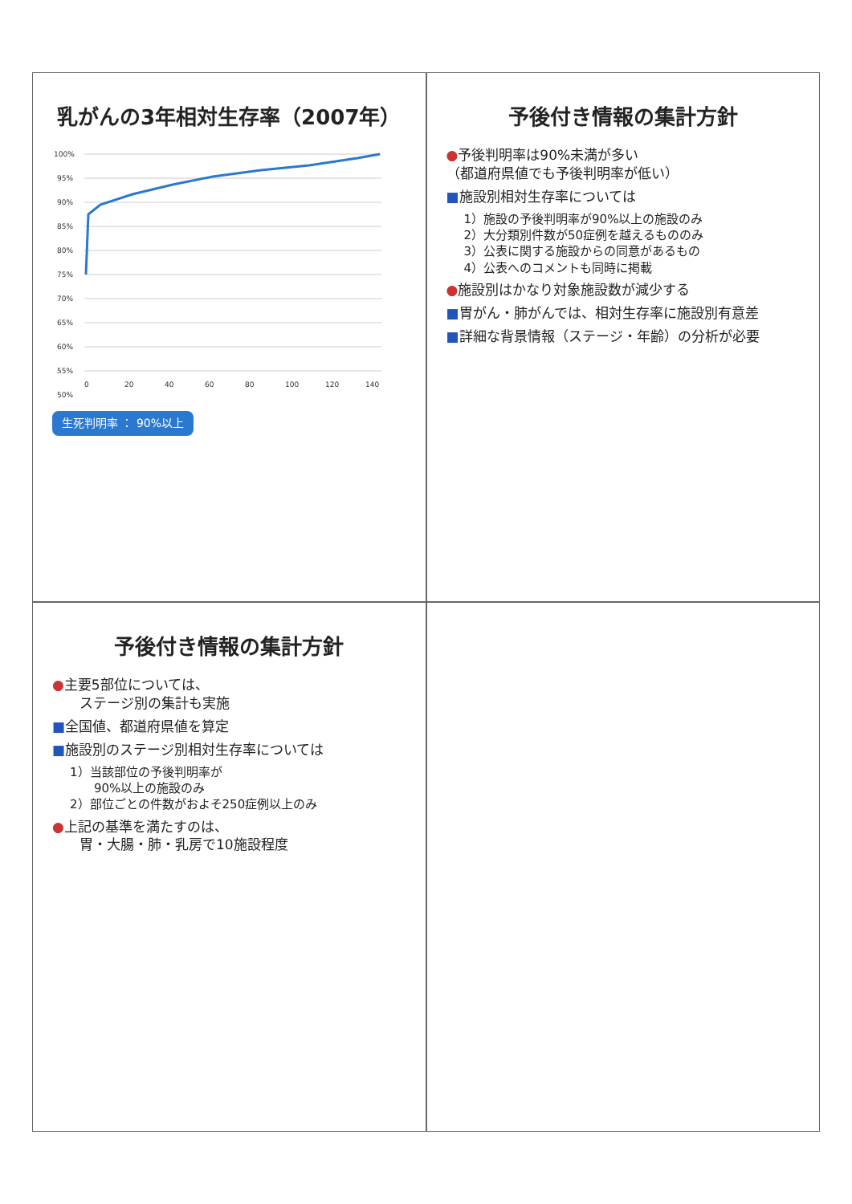乳がんの3年相対生存率（2007年）
100%
95%
90%
85%
80%
75%
70%
65%
60%
55%
50%
0
20
40
60
80
100
120
140
生死判明率 ： 90%以上
予後付き情報の集計方針
●予後判明率は90%未満が多い
（都道府県値でも予後判明率が低い）
■施設別相対生存率については
1）施設の予後判明率が90%以上の施設のみ
2）大分類別件数が50症例を越えるもののみ
3）公表に関する施設からの同意があるもの
4）公表へのコメントも同時に掲載
●施設別はかなり対象施設数が減少する
■胃がん・肺がんでは、相対生存率に施設別有意差
■詳細な背景情報（ステージ・年齢）の分析が必要
予後付き情報の集計方針
●主要5部位については、
　　ステージ別の集計も実施
■全国値、都道府県値を算定
■施設別のステージ別相対生存率については
1）当該部位の予後判明率が
　　90%以上の施設のみ
2）部位ごとの件数がおよそ250症例以上のみ
●上記の基準を満たすのは、
　　胃・大腸・肺・乳房で10施設程度